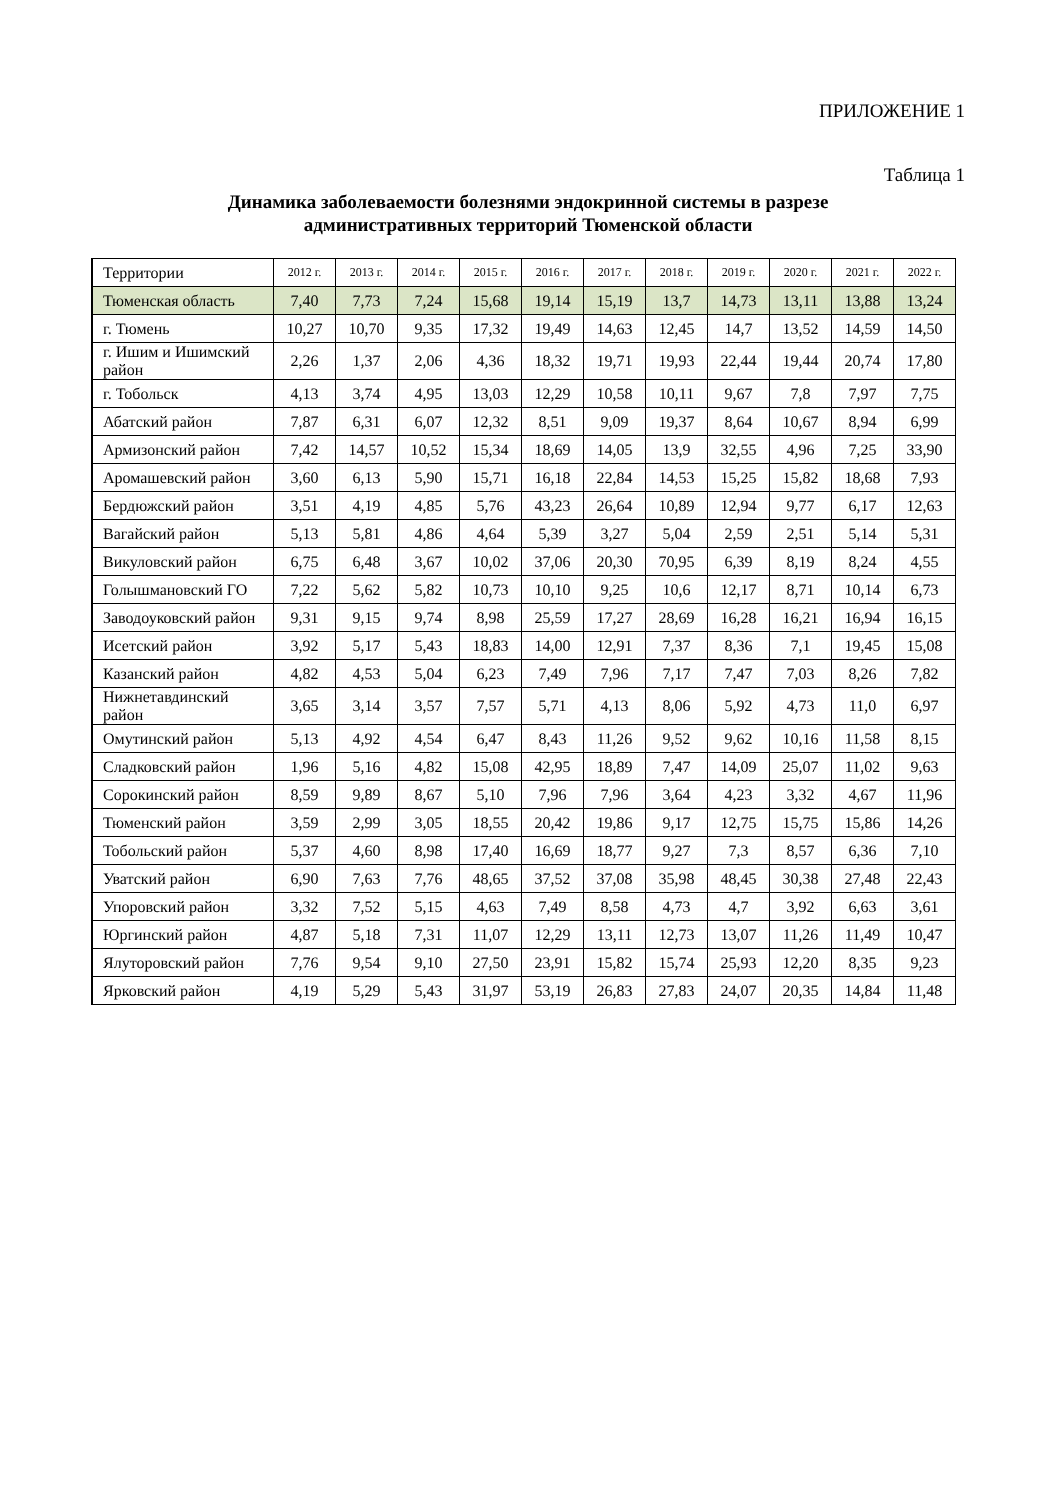ПРИЛОЖЕНИЕ 1
Таблица 1
Динамика заболеваемости болезнями эндокринной системы в разрезе административных территорий Тюменской области
| Территории | 2012 г. | 2013 г. | 2014 г. | 2015 г. | 2016 г. | 2017 г. | 2018 г. | 2019 г. | 2020 г. | 2021 г. | 2022 г. |
| --- | --- | --- | --- | --- | --- | --- | --- | --- | --- | --- | --- |
| Тюменская область | 7,40 | 7,73 | 7,24 | 15,68 | 19,14 | 15,19 | 13,7 | 14,73 | 13,11 | 13,88 | 13,24 |
| г. Тюмень | 10,27 | 10,70 | 9,35 | 17,32 | 19,49 | 14,63 | 12,45 | 14,7 | 13,52 | 14,59 | 14,50 |
| г. Ишим и Ишимский район | 2,26 | 1,37 | 2,06 | 4,36 | 18,32 | 19,71 | 19,93 | 22,44 | 19,44 | 20,74 | 17,80 |
| г. Тобольск | 4,13 | 3,74 | 4,95 | 13,03 | 12,29 | 10,58 | 10,11 | 9,67 | 7,8 | 7,97 | 7,75 |
| Абатский район | 7,87 | 6,31 | 6,07 | 12,32 | 8,51 | 9,09 | 19,37 | 8,64 | 10,67 | 8,94 | 6,99 |
| Армизонский район | 7,42 | 14,57 | 10,52 | 15,34 | 18,69 | 14,05 | 13,9 | 32,55 | 4,96 | 7,25 | 33,90 |
| Аромашевский район | 3,60 | 6,13 | 5,90 | 15,71 | 16,18 | 22,84 | 14,53 | 15,25 | 15,82 | 18,68 | 7,93 |
| Бердюжский район | 3,51 | 4,19 | 4,85 | 5,76 | 43,23 | 26,64 | 10,89 | 12,94 | 9,77 | 6,17 | 12,63 |
| Вагайский район | 5,13 | 5,81 | 4,86 | 4,64 | 5,39 | 3,27 | 5,04 | 2,59 | 2,51 | 5,14 | 5,31 |
| Викуловский район | 6,75 | 6,48 | 3,67 | 10,02 | 37,06 | 20,30 | 70,95 | 6,39 | 8,19 | 8,24 | 4,55 |
| Голышмановский ГО | 7,22 | 5,62 | 5,82 | 10,73 | 10,10 | 9,25 | 10,6 | 12,17 | 8,71 | 10,14 | 6,73 |
| Заводоуковский район | 9,31 | 9,15 | 9,74 | 8,98 | 25,59 | 17,27 | 28,69 | 16,28 | 16,21 | 16,94 | 16,15 |
| Исетский район | 3,92 | 5,17 | 5,43 | 18,83 | 14,00 | 12,91 | 7,37 | 8,36 | 7,1 | 19,45 | 15,08 |
| Казанский район | 4,82 | 4,53 | 5,04 | 6,23 | 7,49 | 7,96 | 7,17 | 7,47 | 7,03 | 8,26 | 7,82 |
| Нижнетавдинский район | 3,65 | 3,14 | 3,57 | 7,57 | 5,71 | 4,13 | 8,06 | 5,92 | 4,73 | 11,0 | 6,97 |
| Омутинский район | 5,13 | 4,92 | 4,54 | 6,47 | 8,43 | 11,26 | 9,52 | 9,62 | 10,16 | 11,58 | 8,15 |
| Сладковский район | 1,96 | 5,16 | 4,82 | 15,08 | 42,95 | 18,89 | 7,47 | 14,09 | 25,07 | 11,02 | 9,63 |
| Сорокинский район | 8,59 | 9,89 | 8,67 | 5,10 | 7,96 | 7,96 | 3,64 | 4,23 | 3,32 | 4,67 | 11,96 |
| Тюменский район | 3,59 | 2,99 | 3,05 | 18,55 | 20,42 | 19,86 | 9,17 | 12,75 | 15,75 | 15,86 | 14,26 |
| Тобольский район | 5,37 | 4,60 | 8,98 | 17,40 | 16,69 | 18,77 | 9,27 | 7,3 | 8,57 | 6,36 | 7,10 |
| Уватский район | 6,90 | 7,63 | 7,76 | 48,65 | 37,52 | 37,08 | 35,98 | 48,45 | 30,38 | 27,48 | 22,43 |
| Упоровский район | 3,32 | 7,52 | 5,15 | 4,63 | 7,49 | 8,58 | 4,73 | 4,7 | 3,92 | 6,63 | 3,61 |
| Юргинский район | 4,87 | 5,18 | 7,31 | 11,07 | 12,29 | 13,11 | 12,73 | 13,07 | 11,26 | 11,49 | 10,47 |
| Ялуторовский район | 7,76 | 9,54 | 9,10 | 27,50 | 23,91 | 15,82 | 15,74 | 25,93 | 12,20 | 8,35 | 9,23 |
| Ярковский район | 4,19 | 5,29 | 5,43 | 31,97 | 53,19 | 26,83 | 27,83 | 24,07 | 20,35 | 14,84 | 11,48 |